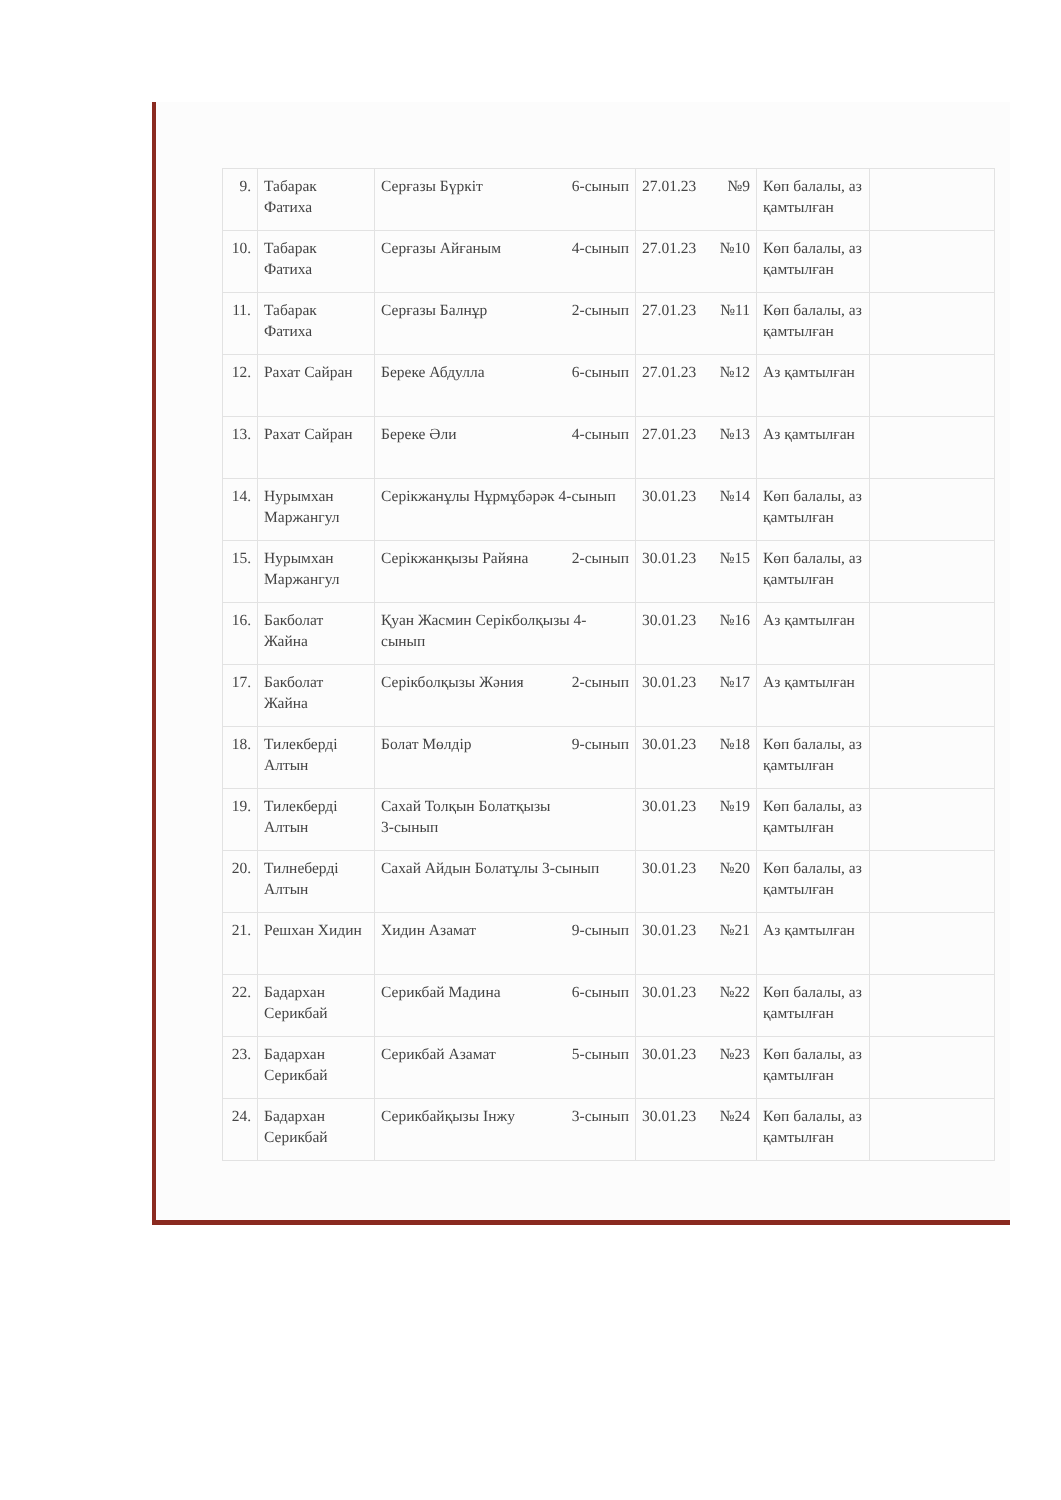| 9. | Табарак Фатиха | Серғазы Бүркіт 6-сынып | 27.01.23 №9 | Көп балалы, аз қамтылған | |
| 10. | Табарак Фатиха | Серғазы Айғаным 4-сынып | 27.01.23 №10 | Көп балалы, аз қамтылған | |
| 11. | Табарак Фатиха | Серғазы Балнұр 2-сынып | 27.01.23 №11 | Көп балалы, аз қамтылған | |
| 12. | Рахат Сайран | Береке Абдулла 6-сынып | 27.01.23 №12 | Аз қамтылған | |
| 13. | Рахат Сайран | Береке Әли 4-сынып | 27.01.23 №13 | Аз қамтылған | |
| 14. | Нурымхан Маржангул | Серікжанұлы Нұрмұбәрәк 4-сынып | 30.01.23 №14 | Көп балалы, аз қамтылған | |
| 15. | Нурымхан Маржангул | Серікжанқызы Райяна 2-сынып | 30.01.23 №15 | Көп балалы, аз қамтылған | |
| 16. | Бакболат Жайна | Қуан Жасмин Серікболқызы 4-сынып | 30.01.23 №16 | Аз қамтылған | |
| 17. | Бакболат Жайна | Серікболқызы Жәния 2-сынып | 30.01.23 №17 | Аз қамтылған | |
| 18. | Тилекберді Алтын | Болат Мөлдір 9-сынып | 30.01.23 №18 | Көп балалы, аз қамтылған | |
| 19. | Тилекберді Алтын | Сахай Толқын Болатқызы 3-сынып | 30.01.23 №19 | Көп балалы, аз қамтылған | |
| 20. | Тилнеберді Алтын | Сахай Айдын Болатұлы 3-сынып | 30.01.23 №20 | Көп балалы, аз қамтылған | |
| 21. | Решхан Хидин | Хидин Азамат 9-сынып | 30.01.23 №21 | Аз қамтылған | |
| 22. | Бадархан Серикбай | Серикбай Мадина 6-сынып | 30.01.23 №22 | Көп балалы, аз қамтылған | |
| 23. | Бадархан Серикбай | Серикбай Азамат 5-сынып | 30.01.23 №23 | Көп балалы, аз қамтылған | |
| 24. | Бадархан Серикбай | Серикбайқызы Інжу 3-сынып | 30.01.23 №24 | Көп балалы, аз қамтылған | |